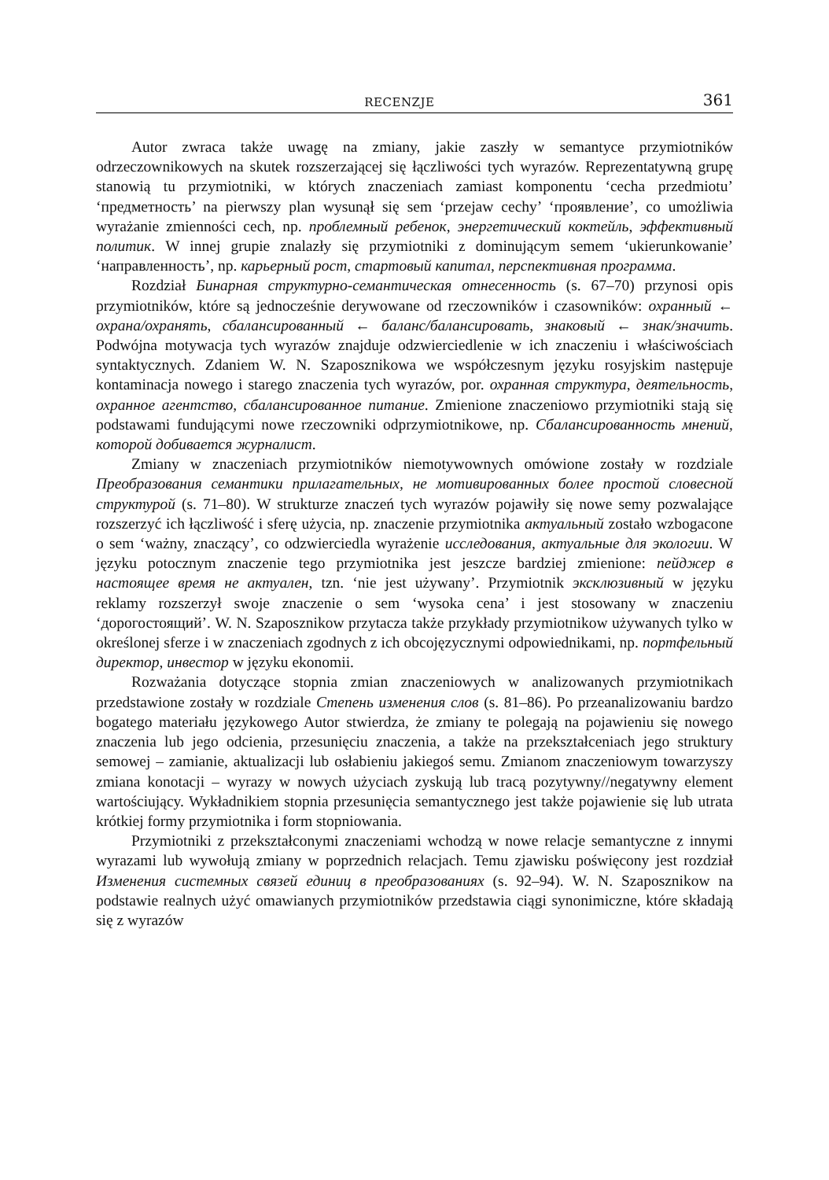RECENZJE 361
Autor zwraca także uwagę na zmiany, jakie zaszły w semantyce przymiotników odrzeczownikowych na skutek rozszerzającej się łączliwości tych wyrazów. Reprezentatywną grupę stanowią tu przymiotniki, w których znaczeniach zamiast komponentu ‘cecha przedmiotu’ ‘предметность’ na pierwszy plan wysunął się sem ‘przejaw cechy’ ‘проявление’, co umożliwia wyrażanie zmienności cech, np. проблемный ребенок, энергетический коктейль, эффективный политик. W innej grupie znalazły się przymiotniki z dominującym semem ‘ukierunkowanie’ ‘направленность’, np. карьерный рост, стартовый капитал, перспективная программа.
Rozdział Бинарная структурно-семантическая отнесенность (s. 67–70) przynosi opis przymiotników, które są jednocześnie derywowane od rzeczowników i czasowników: охранный ← охрана/охранять, сбалансированный ← баланс/балансировать, знаковый ← знак/значить. Podwójna motywacja tych wyrazów znajduje odzwierciedlenie w ich znaczeniu i właściwościach syntaktycznych. Zdaniem W. N. Szaposznikowa we współczesnym języku rosyjskim następuje kontaminacja nowego i starego znaczenia tych wyrazów, por. охранная структура, деятельность, охранное агентство, сбалансированное питание. Zmienione znaczeniowo przymiotniki stają się podstawami fundującymi nowe rzeczowniki odprzymiotnikowe, np. Сбалансированность мнений, которой добивается журналист.
Zmiany w znaczeniach przymiotników niemotywownych omówione zostały w rozdziale Преобразования семантики прилагательных, не мотивированных более простой словесной структурой (s. 71–80). W strukturze znaczeń tych wyrazów pojawiły się nowe semy pozwalające rozszerzyć ich łączliwość i sferę użycia, np. znaczenie przymiotnika актуальный zostało wzbogacone o sem ‘ważny, znaczący’, co odzwierciedla wyrażenie исследования, актуальные для экологии. W języku potocznym znaczenie tego przymiotnika jest jeszcze bardziej zmienione: пейджер в настоящее время не актуален, tzn. ‘nie jest używany’. Przymiotnik эксклюзивный w języku reklamy rozszerzył swoje znaczenie o sem ‘wysoka cena’ i jest stosowany w znaczeniu ‘дорогостоящий’. W. N. Szaposznikow przytacza także przykłady przymiotnikow używanych tylko w określonej sferze i w znaczeniach zgodnych z ich obcojęzycznymi odpowiednikami, np. портфельный директор, инвестор w języku ekonomii.
Rozważania dotyczące stopnia zmian znaczeniowych w analizowanych przymiotnikach przedstawione zostały w rozdziale Степень изменения слов (s. 81–86). Po przeanalizowaniu bardzo bogatego materiału językowego Autor stwierdza, że zmiany te polegają na pojawieniu się nowego znaczenia lub jego odcienia, przesunięciu znaczenia, a także na przekształceniach jego struktury semowej – zamianie, aktualizacji lub osłabieniu jakiegoś semu. Zmianom znaczeniowym towarzyszy zmiana konotacji – wyrazy w nowych użyciach zyskują lub tracą pozytywny//negatywny element wartościujący. Wykładnikiem stopnia przesunięcia semantycznego jest także pojawienie się lub utrata krótkiej formy przymiotnika i form stopniowania.
Przymiotniki z przekształconymi znaczeniami wchodzą w nowe relacje semantyczne z innymi wyrazami lub wywołują zmiany w poprzednich relacjach. Temu zjawisku poświęcony jest rozdział Изменения системных связей единиц в преобразованиях (s. 92–94). W. N. Szaposznikow na podstawie realnych użyć omawianych przymiotników przedstawia ciągi synonimiczne, które składają się z wyrazów